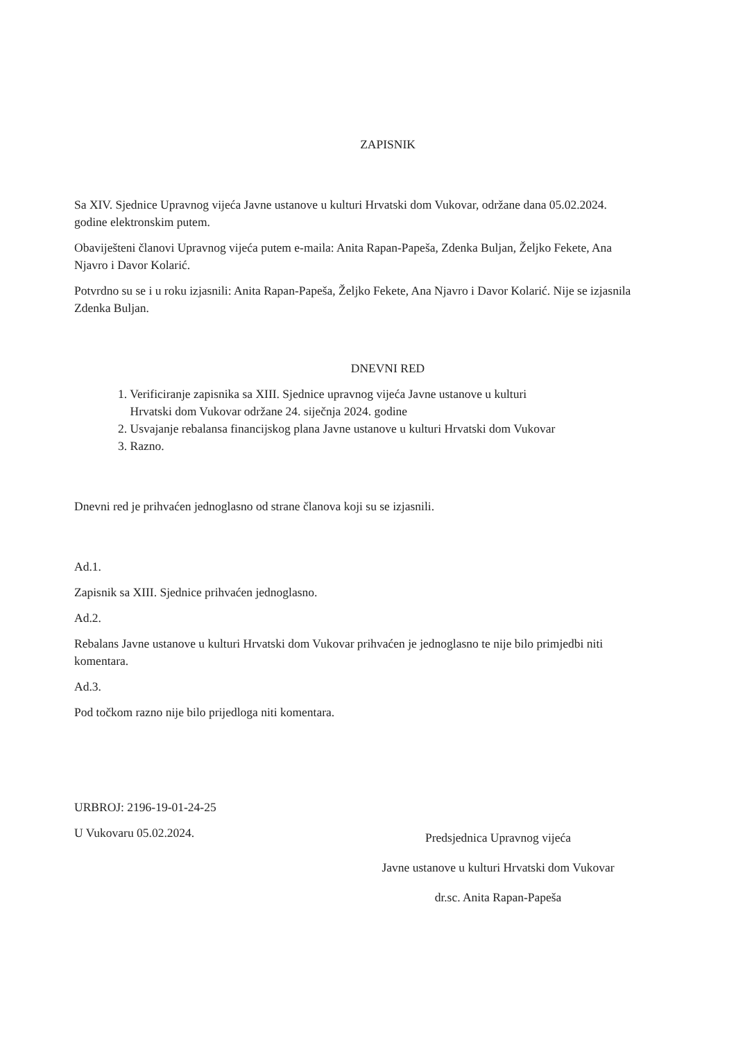ZAPISNIK
Sa XIV. Sjednice Upravnog vijeća Javne ustanove u kulturi Hrvatski dom Vukovar, održane dana 05.02.2024. godine elektronskim putem.
Obaviješteni članovi Upravnog vijeća putem e-maila: Anita Rapan-Papeša, Zdenka Buljan, Željko Fekete, Ana Njavro i Davor Kolarić.
Potvrdno su se i u roku izjasnili: Anita Rapan-Papeša, Željko Fekete, Ana Njavro i Davor Kolarić. Nije se izjasnila Zdenka Buljan.
DNEVNI RED
1. Verificiranje zapisnika sa XIII. Sjednice upravnog vijeća Javne ustanove u kulturi
Hrvatski dom Vukovar održane 24. siječnja 2024. godine
2. Usvajanje rebalansa financijskog plana Javne ustanove u kulturi Hrvatski dom Vukovar
3. Razno.
Dnevni red je prihvaćen jednoglasno od strane članova koji su se izjasnili.
Ad.1.
Zapisnik sa XIII. Sjednice prihvaćen jednoglasno.
Ad.2.
Rebalans Javne ustanove u kulturi Hrvatski dom Vukovar prihvaćen je jednoglasno te nije bilo primjedbi niti komentara.
Ad.3.
Pod točkom razno nije bilo prijedloga niti komentara.
URBROJ: 2196-19-01-24-25
U Vukovaru 05.02.2024.
Predsjednica Upravnog vijeća
Javne ustanove u kulturi Hrvatski dom Vukovar
dr.sc. Anita Rapan-Papeša